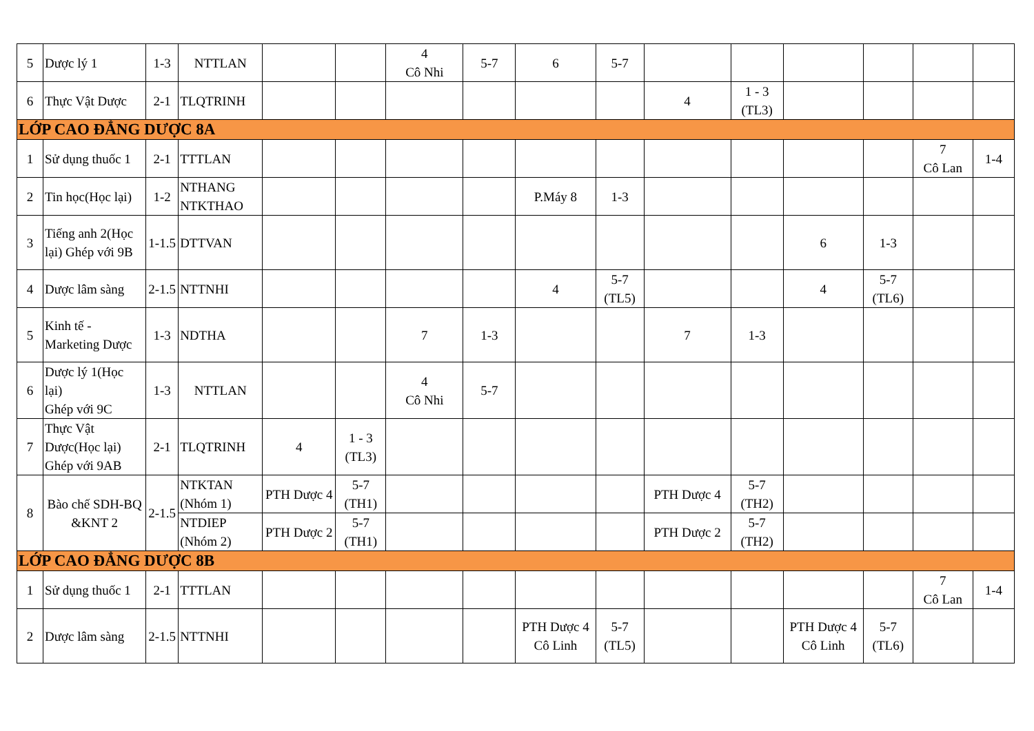| 5 | Dược lý 1 | 1-3 | NTTLAN | | | 4 Cô Nhi | 5-7 | 6 | 5-7 | | | | | | |
| 6 | Thực Vật Dược | 2-1 | TLQTRINH | | | | | | | 4 | 1 - 3 (TL3) | | | | |
| LỚP CAO ĐẲNG DƯỢC 8A | | | | | | | | | | | | | | | |
| 1 | Sử dụng thuốc 1 | 2-1 | TTTLAN | | | | | | | | | | | 7 Cô Lan | 1-4 |
| 2 | Tin học(Học lại) | 1-2 | NTHANG NTKTHAO | | | | | P.Máy 8 | 1-3 | | | | | | |
| 3 | Tiếng anh 2(Học lại) Ghép với 9B | 1-1.5 | DTTVAN | | | | | | | | | 6 | 1-3 | | |
| 4 | Dược lâm sàng | 2-1.5 | NTTNHI | | | | | 4 | 5-7 (TL5) | | | 4 | 5-7 (TL6) | | |
| 5 | Kinh tế - Marketing Dược | 1-3 | NDTHA | | | 7 | 1-3 | | | 7 | 1-3 | | | | |
| 6 | Dược lý 1(Học lại) Ghép với 9C | 1-3 | NTTLAN | | | 4 Cô Nhi | 5-7 | | | | | | | | |
| 7 | Thực Vật Dược(Học lại) Ghép với 9AB | 2-1 | TLQTRINH | 4 | 1 - 3 (TL3) | | | | | | | | | | |
| 8 | Bào chế SDH-BQ &KNT 2 | 2-1.5 | NTKTAN (Nhóm 1) | PTH Dược 4 | 5-7 (TH1) | | | | | PTH Dược 4 | 5-7 (TH2) | | | | |
| | | | NTDIEP (Nhóm 2) | PTH Dược 2 | 5-7 (TH1) | | | | | PTH Dược 2 | 5-7 (TH2) | | | | |
| LỚP CAO ĐẲNG DƯỢC 8B | | | | | | | | | | | | | | | |
| 1 | Sử dụng thuốc 1 | 2-1 | TTTLAN | | | | | | | | | | | 7 Cô Lan | 1-4 |
| 2 | Dược lâm sàng | 2-1.5 | NTTNHI | | | | | PTH Dược 4 Cô Linh | 5-7 (TL5) | | | PTH Dược 4 Cô Linh | 5-7 (TL6) | | |